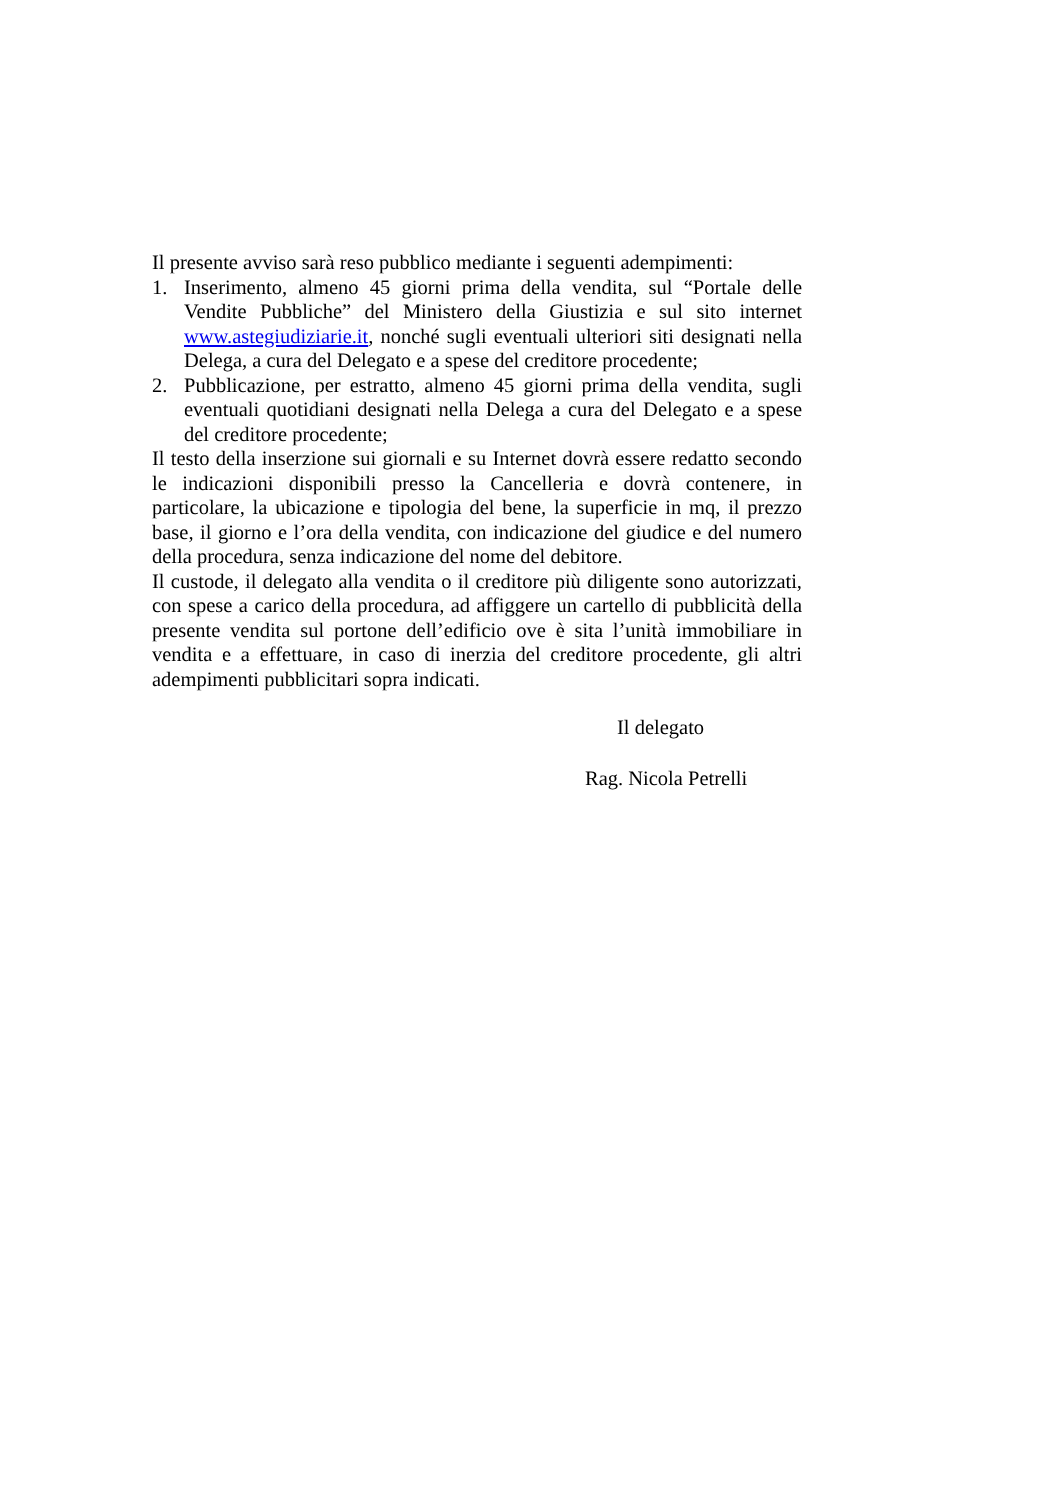Il presente avviso sarà reso pubblico mediante i seguenti adempimenti:
1. Inserimento, almeno 45 giorni prima della vendita, sul “Portale delle Vendite Pubbliche” del Ministero della Giustizia e sul sito internet www.astegiudiziarie.it, nonché sugli eventuali ulteriori siti designati nella Delega, a cura del Delegato e a spese del creditore procedente;
2. Pubblicazione, per estratto, almeno 45 giorni prima della vendita, sugli eventuali quotidiani designati nella Delega a cura del Delegato e a spese del creditore procedente;
Il testo della inserzione sui giornali e su Internet dovrà essere redatto secondo le indicazioni disponibili presso la Cancelleria e dovrà contenere, in particolare, la ubicazione e tipologia del bene, la superficie in mq, il prezzo base, il giorno e l’ora della vendita, con indicazione del giudice e del numero della procedura, senza indicazione del nome del debitore.
Il custode, il delegato alla vendita o il creditore più diligente sono autorizzati, con spese a carico della procedura, ad affiggere un cartello di pubblicità della presente vendita sul portone dell’edificio ove è sita l’unità immobiliare in vendita e a effettuare, in caso di inerzia del creditore procedente, gli altri adempimenti pubblicitari sopra indicati.
Il delegato
Rag. Nicola Petrelli